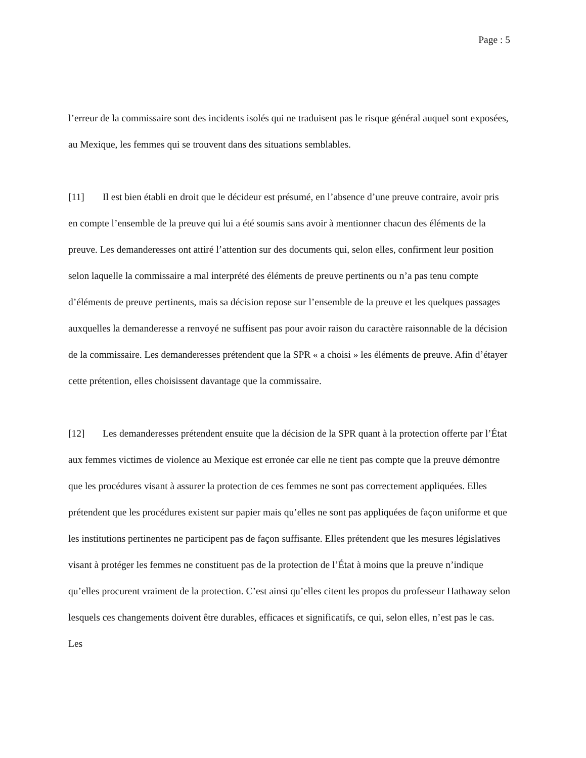Page : 5
l’erreur de la commissaire sont des incidents isolés qui ne traduisent pas le risque général auquel sont exposées, au Mexique, les femmes qui se trouvent dans des situations semblables.
[11] Il est bien établi en droit que le décideur est présumé, en l’absence d’une preuve contraire, avoir pris en compte l’ensemble de la preuve qui lui a été soumis sans avoir à mentionner chacun des éléments de la preuve. Les demanderesses ont attiré l’attention sur des documents qui, selon elles, confirment leur position selon laquelle la commissaire a mal interprété des éléments de preuve pertinents ou n’a pas tenu compte d’éléments de preuve pertinents, mais sa décision repose sur l’ensemble de la preuve et les quelques passages auxquelles la demanderesse a renvoyé ne suffisent pas pour avoir raison du caractère raisonnable de la décision de la commissaire. Les demanderesses prétendent que la SPR « a choisi » les éléments de preuve. Afin d’étayer cette prétention, elles choisissent davantage que la commissaire.
[12] Les demanderesses prétendent ensuite que la décision de la SPR quant à la protection offerte par l’État aux femmes victimes de violence au Mexique est erronée car elle ne tient pas compte que la preuve démontre que les procédures visant à assurer la protection de ces femmes ne sont pas correctement appliquées. Elles prétendent que les procédures existent sur papier mais qu’elles ne sont pas appliquées de façon uniforme et que les institutions pertinentes ne participent pas de façon suffisante. Elles prétendent que les mesures législatives visant à protéger les femmes ne constituent pas de la protection de l’État à moins que la preuve n’indique qu’elles procurent vraiment de la protection. C’est ainsi qu’elles citent les propos du professeur Hathaway selon lesquels ces changements doivent être durables, efficaces et significatifs, ce qui, selon elles, n’est pas le cas. Les